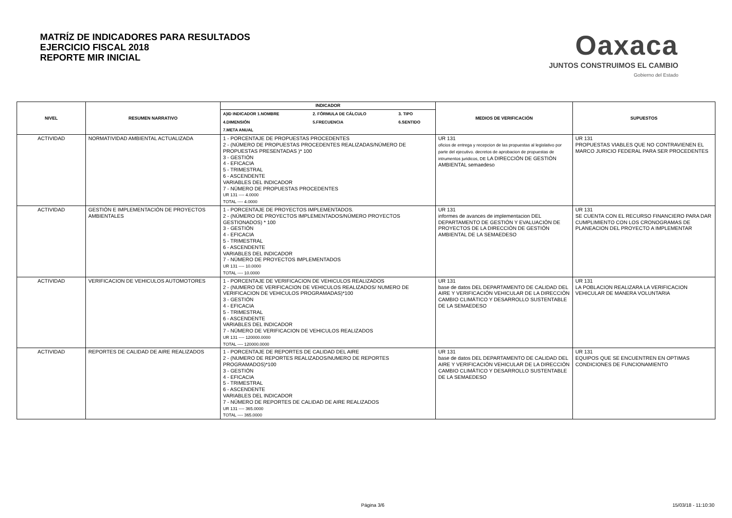MATRÍZ DE INDICADORES PARA RESULTADOS
EJERCICIO FISCAL 2018
REPORTE MIR INICIAL
Oaxaca
JUNTOS CONSTRUIMOS EL CAMBIO
Gobierno del Estado
| NIVEL | RESUMEN NARRATIVO | INDICADOR | MEDIOS DE VERIFICACIÓN | SUPUESTOS |
| --- | --- | --- | --- | --- |
| | | / A)ID INDICADOR 1.NOMBRE / 2. FÓRMULA DE CÁLCULO / 3. TIPO / / --- / --- / --- / / 4.DIMENSIÓN / 5.FRECUENCIA / 6.SENTIDO / / 7.META ANUAL / / / | | |
| ACTIVIDAD | NORMATIVIDAD AMBIENTAL ACTUALIZADA | 1 - PORCENTAJE DE PROPUESTAS PROCEDENTES 2 - (NÚMERO DE PROPUESTAS PROCEDENTES REALIZADAS/NÚMERO DE PROPUESTAS PRESENTADAS )* 100 3 - GESTIÓN 4 - EFICACIA 5 - TRIMESTRAL 6 - ASCENDENTE VARIABLES DEL INDICADOR 7 - NÚMERO DE PROPUESTAS PROCEDENTES UR 131 ---- 4.0000 TOTAL ---- 4.0000 | UR 131 oficios de entrega y recepcion de las propuestas al legislativo por parte del ejecutivo. decretos de aprobacion de propuestas de intrumentos juridicos, DE LA DIRECCIÓN DE GESTIÓN AMBIENTAL semaedeso | UR 131 PROPUESTAS VIABLES QUE NO CONTRAVIENEN EL MARCO JURICIO FEDERAL PARA SER PROCEDENTES |
| ACTIVIDAD | GESTIÓN E IMPLEMENTACIÓN DE PROYECTOS AMBIENTALES | 1 - PORCENTAJE DE PROYECTOS IMPLEMENTADOS. 2 - (NÚMERO DE PROYECTOS IMPLEMENTADOS/NÚMERO PROYECTOS GESTIONADOS) * 100 3 - GESTIÓN 4 - EFICACIA 5 - TRIMESTRAL 6 - ASCENDENTE VARIABLES DEL INDICADOR 7 - NÚMERO DE PROYECTOS IMPLEMENTADOS UR 131 ---- 10.0000 TOTAL ---- 10.0000 | UR 131 informes de avances de implementacion DEL DEPARTAMENTO DE GESTIÓN Y EVALUACIÓN DE PROYECTOS DE LA DIRECCIÓN DE GESTIÓN AMBIENTAL DE LA SEMAEDESO | UR 131 SE CUENTA CON EL RECURSO FINANCIERO PARA DAR CUMPLIMIENTO CON LOS CRONOGRAMAS DE PLANEACION DEL PROYECTO A IMPLEMENTAR |
| ACTIVIDAD | VERIFICACION DE VEHICULOS AUTOMOTORES | 1 - PORCENTAJE DE VERIFICACION DE VEHICULOS REALIZADOS 2 - (NUMERO DE VERIFICACION DE VEHICULOS REALIZADOS/ NUMERO DE VERIFICACION DE VEHICULOS PROGRAMADAS)*100 3 - GESTIÓN 4 - EFICACIA 5 - TRIMESTRAL 6 - ASCENDENTE VARIABLES DEL INDICADOR 7 - NÚMERO DE VERIFICACION DE VEHICULOS REALIZADOS UR 131 ---- 120000.0000 TOTAL ---- 120000.0000 | UR 131 base de datos DEL DEPARTAMENTO DE CALIDAD DEL AIRE Y VERIFICACIÓN VEHICULAR DE LA DIRECCIÓN CAMBIO CLIMÁTICO Y DESARROLLO SUSTENTABLE DE LA SEMAEDESO | UR 131 LA POBLACION REALIZARA LA VERIFICACION VEHICULAR DE MANERA VOLUNTARIA |
| ACTIVIDAD | REPORTES DE CALIDAD DE AIRE REALIZADOS | 1 - PORCENTAJE DE REPORTES DE CALIDAD DEL AIRE 2 - (NUMERO DE REPORTES REALIZADOS/NUMERO DE REPORTES PROGRAMADOS)*100 3 - GESTIÓN 4 - EFICACIA 5 - TRIMESTRAL 6 - ASCENDENTE VARIABLES DEL INDICADOR 7 - NÚMERO DE REPORTES DE CALIDAD DE AIRE REALIZADOS UR 131 ---- 365.0000 TOTAL ---- 365.0000 | UR 131 base de datos DEL DEPARTAMENTO DE CALIDAD DEL AIRE Y VERIFICACIÓN VEHICULAR DE LA DIRECCIÓN CAMBIO CLIMÁTICO Y DESARROLLO SUSTENTABLE DE LA SEMAEDESO | UR 131 EQUIPOS QUE SE ENCUENTREN EN OPTIMAS CONDICIONES DE FUNCIONAMIENTO |
Página 3/6 15/03/18 - 11:10:30